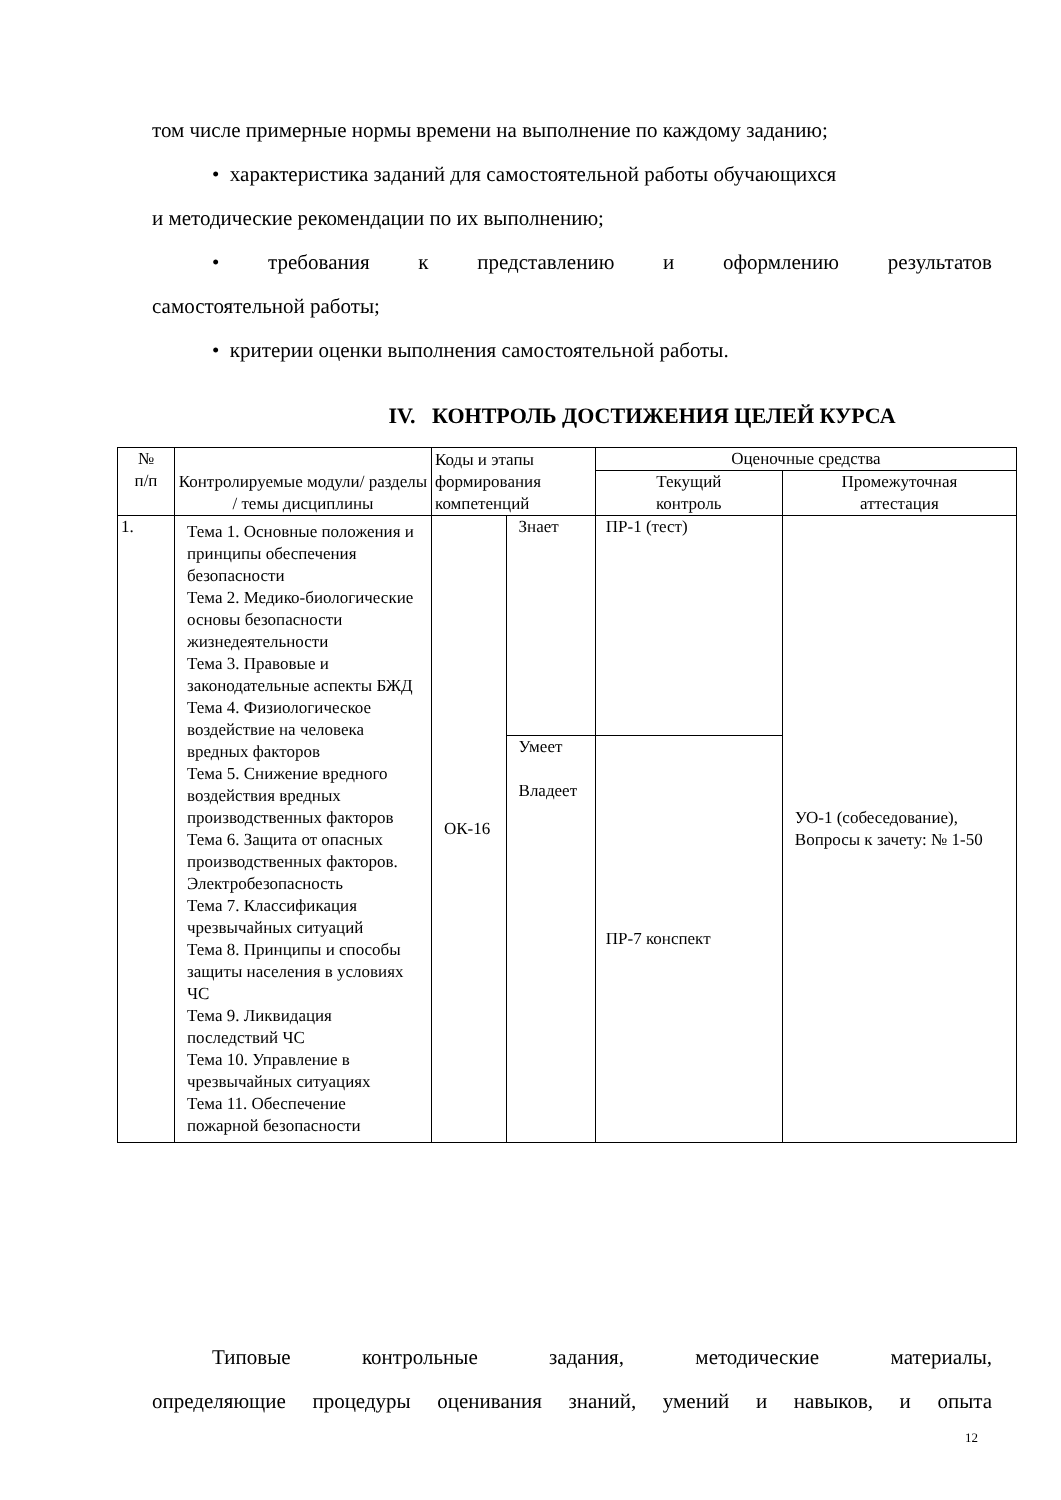том числе примерные нормы времени на выполнение по каждому заданию;
• характеристика заданий для самостоятельной работы обучающихся
и методические рекомендации по их выполнению;
• требования к представлению и оформлению результатов
самостоятельной работы;
• критерии оценки выполнения самостоятельной работы.
IV. КОНТРОЛЬ ДОСТИЖЕНИЯ ЦЕЛЕЙ КУРСА
| № п/п | Контролируемые модули/ разделы / темы дисциплины | Коды и этапы формирования компетенций | | Оценочные средства | |
| --- | --- | --- | --- | --- | --- |
| | | | | Текущий контроль | Промежуточная аттестация |
| 1. | Тема 1. Основные положения и принципы обеспечения безопасности Тема 2. Медико-биологические основы безопасности жизнедеятельности Тема 3. Правовые и законодательные аспекты БЖД Тема 4. Физиологическое воздействие на человека вредных факторов Тема 5. Снижение вредного воздействия вредных производственных факторов Тема 6. Защита от опасных производственных факторов. Электробезопасность Тема 7. Классификация чрезвычайных ситуаций Тема 8. Принципы и способы защиты населения в условиях ЧС Тема 9. Ликвидация последствий ЧС Тема 10. Управление в чрезвычайных ситуациях Тема 11. Обеспечение пожарной безопасности | ОК-16 | Знает | ПР-1 (тест) | УО-1 (собеседование), Вопросы к зачету: № 1-50 |
| | | | Умеет Владеет | ПР-7 конспект | |
Типовые контрольные задания, методические материалы,
определяющие процедуры оценивания знаний, умений и навыков, и опыта
12